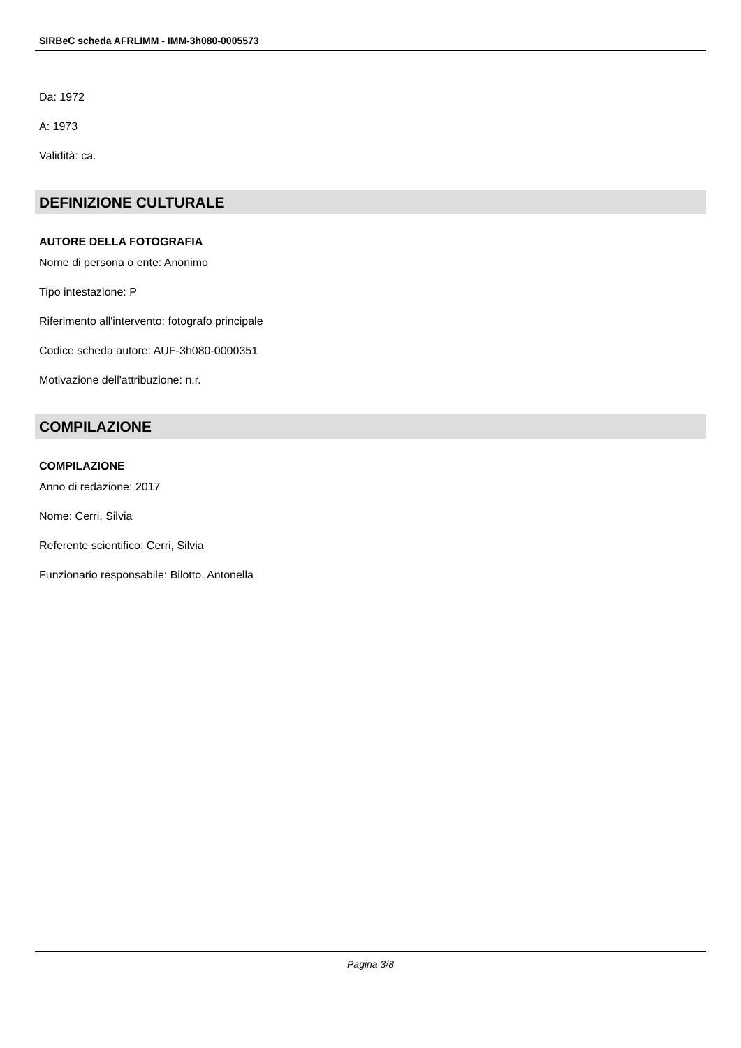SIRBeC scheda AFRLIMM - IMM-3h080-0005573
Da: 1972
A: 1973
Validità: ca.
DEFINIZIONE CULTURALE
AUTORE DELLA FOTOGRAFIA
Nome di persona o ente: Anonimo
Tipo intestazione: P
Riferimento all'intervento: fotografo principale
Codice scheda autore: AUF-3h080-0000351
Motivazione dell'attribuzione: n.r.
COMPILAZIONE
COMPILAZIONE
Anno di redazione: 2017
Nome: Cerri, Silvia
Referente scientifico: Cerri, Silvia
Funzionario responsabile: Bilotto, Antonella
Pagina 3/8